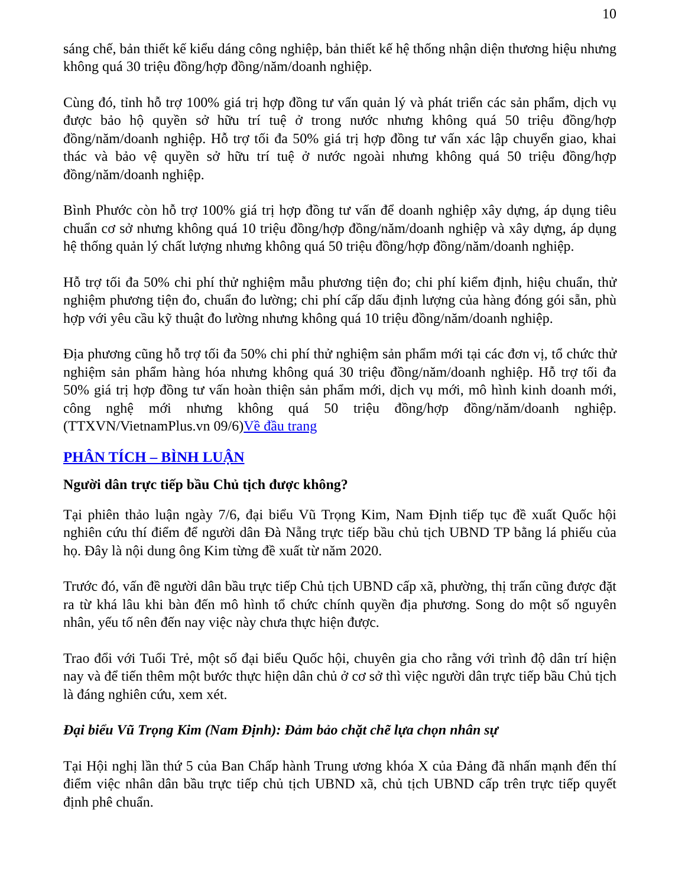10
sáng chế, bản thiết kế kiểu dáng công nghiệp, bản thiết kế hệ thống nhận diện thương hiệu nhưng không quá 30 triệu đồng/hợp đồng/năm/doanh nghiệp.
Cùng đó, tỉnh hỗ trợ 100% giá trị hợp đồng tư vấn quản lý và phát triển các sản phẩm, dịch vụ được bảo hộ quyền sở hữu trí tuệ ở trong nước nhưng không quá 50 triệu đồng/hợp đồng/năm/doanh nghiệp. Hỗ trợ tối đa 50% giá trị hợp đồng tư vấn xác lập chuyển giao, khai thác và bảo vệ quyền sở hữu trí tuệ ở nước ngoài nhưng không quá 50 triệu đồng/hợp đồng/năm/doanh nghiệp.
Bình Phước còn hỗ trợ 100% giá trị hợp đồng tư vấn để doanh nghiệp xây dựng, áp dụng tiêu chuẩn cơ sở nhưng không quá 10 triệu đồng/hợp đồng/năm/doanh nghiệp và xây dựng, áp dụng hệ thống quản lý chất lượng nhưng không quá 50 triệu đồng/hợp đồng/năm/doanh nghiệp.
Hỗ trợ tối đa 50% chi phí thử nghiệm mẫu phương tiện đo; chi phí kiểm định, hiệu chuẩn, thử nghiệm phương tiện đo, chuẩn đo lường; chi phí cấp dấu định lượng của hàng đóng gói sẵn, phù hợp với yêu cầu kỹ thuật đo lường nhưng không quá 10 triệu đồng/năm/doanh nghiệp.
Địa phương cũng hỗ trợ tối đa 50% chi phí thử nghiệm sản phẩm mới tại các đơn vị, tổ chức thử nghiệm sản phẩm hàng hóa nhưng không quá 30 triệu đồng/năm/doanh nghiệp. Hỗ trợ tối đa 50% giá trị hợp đồng tư vấn hoàn thiện sản phẩm mới, dịch vụ mới, mô hình kinh doanh mới, công nghệ mới nhưng không quá 50 triệu đồng/hợp đồng/năm/doanh nghiệp. (TTXVN/VietnamPlus.vn 09/6)Về đầu trang
PHÂN TÍCH – BÌNH LUẬN
Người dân trực tiếp bầu Chủ tịch được không?
Tại phiên thảo luận ngày 7/6, đại biểu Vũ Trọng Kim, Nam Định tiếp tục đề xuất Quốc hội nghiên cứu thí điểm để người dân Đà Nẵng trực tiếp bầu chủ tịch UBND TP bằng lá phiếu của họ. Đây là nội dung ông Kim từng đề xuất từ năm 2020.
Trước đó, vấn đề người dân bầu trực tiếp Chủ tịch UBND cấp xã, phường, thị trấn cũng được đặt ra từ khá lâu khi bàn đến mô hình tổ chức chính quyền địa phương. Song do một số nguyên nhân, yếu tố nên đến nay việc này chưa thực hiện được.
Trao đổi với Tuổi Trẻ, một số đại biểu Quốc hội, chuyên gia cho rằng với trình độ dân trí hiện nay và để tiến thêm một bước thực hiện dân chủ ở cơ sở thì việc người dân trực tiếp bầu Chủ tịch là đáng nghiên cứu, xem xét.
Đại biểu Vũ Trọng Kim (Nam Định): Đảm bảo chặt chẽ lựa chọn nhân sự
Tại Hội nghị lần thứ 5 của Ban Chấp hành Trung ương khóa X của Đảng đã nhấn mạnh đến thí điểm việc nhân dân bầu trực tiếp chủ tịch UBND xã, chủ tịch UBND cấp trên trực tiếp quyết định phê chuẩn.